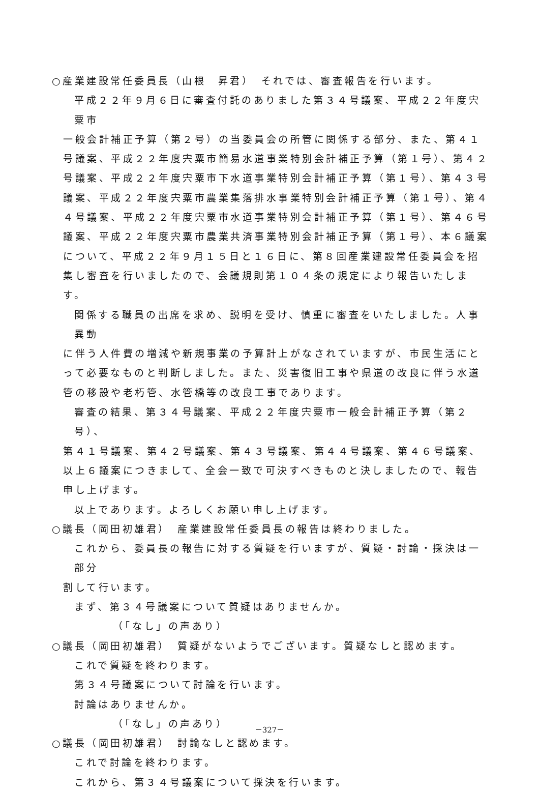○産業建設常任委員長（山根　昇君）　それでは、審査報告を行います。
平成２２年９月６日に審査付託のありました第３４号議案、平成２２年度宍粟市
一般会計補正予算（第２号）の当委員会の所管に関係する部分、また、第４１号議案、平成２２年度宍粟市簡易水道事業特別会計補正予算（第１号）、第４２号議案、平成２２年度宍粟市下水道事業特別会計補正予算（第１号）、第４３号議案、平成２２年度宍粟市農業集落排水事業特別会計補正予算（第１号）、第４４号議案、平成２２年度宍粟市水道事業特別会計補正予算（第１号）、第４６号議案、平成２２年度宍粟市農業共済事業特別会計補正予算（第１号）、本６議案について、平成２２年９月１５日と１６日に、第８回産業建設常任委員会を招集し審査を行いましたので、会議規則第１０４条の規定により報告いたします。
関係する職員の出席を求め、説明を受け、慎重に審査をいたしました。人事異動
に伴う人件費の増減や新規事業の予算計上がなされていますが、市民生活にとって必要なものと判断しました。また、災害復旧工事や県道の改良に伴う水道管の移設や老朽管、水管橋等の改良工事であります。
審査の結果、第３４号議案、平成２２年度宍粟市一般会計補正予算（第２号）、
第４１号議案、第４２号議案、第４３号議案、第４４号議案、第４６号議案、以上６議案につきまして、全会一致で可決すべきものと決しましたので、報告申し上げます。
以上であります。よろしくお願い申し上げます。
○議長（岡田初雄君）　産業建設常任委員長の報告は終わりました。
これから、委員長の報告に対する質疑を行いますが、質疑・討論・採決は一部分
割して行います。
まず、第３４号議案について質疑はありませんか。
（「なし」の声あり）
○議長（岡田初雄君）　質疑がないようでございます。質疑なしと認めます。
これで質疑を終わります。
第３４号議案について討論を行います。
討論はありませんか。
（「なし」の声あり）
○議長（岡田初雄君）　討論なしと認めます。
これで討論を終わります。
これから、第３４号議案について採決を行います。
－327－